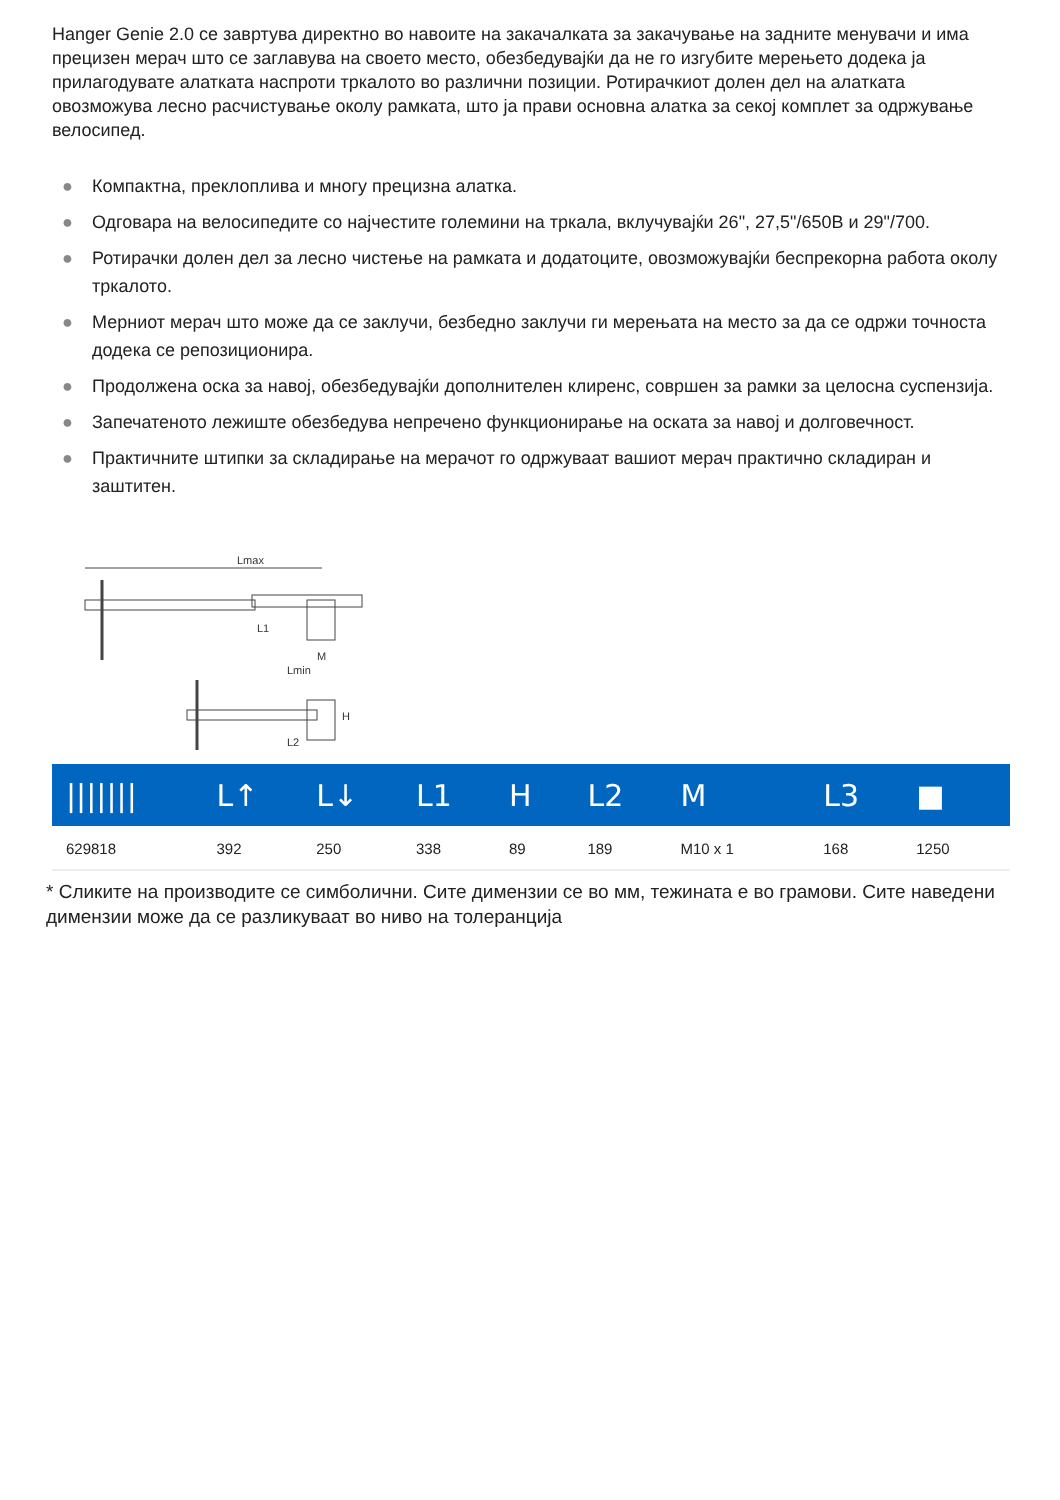Hanger Genie 2.0 се завртува директно во навоите на закачалката за закачување на задните менувачи и има прецизен мерач што се заглавува на своето место, обезбедувајќи да не го изгубите мерењето додека ја прилагодувате алатката наспроти тркалото во различни позиции. Ротирачкиот долен дел на алатката овозможува лесно расчистување околу рамката, што ја прави основна алатка за секој комплет за одржување велосипед.
● Компактна, преклоплива и многу прецизна алатка.
● Одговара на велосипедите со најчестите големини на тркала, вклучувајќи 26", 27,5"/650B и 29"/700.
● Ротирачки долен дел за лесно чистење на рамката и додатоците, овозможувајќи беспрекорна работа околу тркалото.
● Мерниот мерач што може да се заклучи, безбедно заклучи ги мерењата на место за да се одржи точноста додека се репозиционира.
● Продолжена оска за навој, обезбедувајќи дополнителен клиренс, совршен за рамки за целосна суспензија.
● Запечатеното лежиште обезбедува непречено функционирање на оската за навој и долговечност.
● Практичните штипки за складирање на мерачот го одржуваат вашиот мерач практично складиран и заштитен.
Lmax
L1
M
Lmin
H
L2
| /////// | L↑ | L↓ | L1 | H | L2 | M | L3 | ■ |
| --- | --- | --- | --- | --- | --- | --- | --- | --- |
| 629818 | 392 | 250 | 338 | 89 | 189 | M10 x 1 | 168 | 1250 |
* Сликите на производите се симболични. Сите димензии се во мм, тежината е во грамови. Сите наведени димензии може да се разликуваат во ниво на толеранција